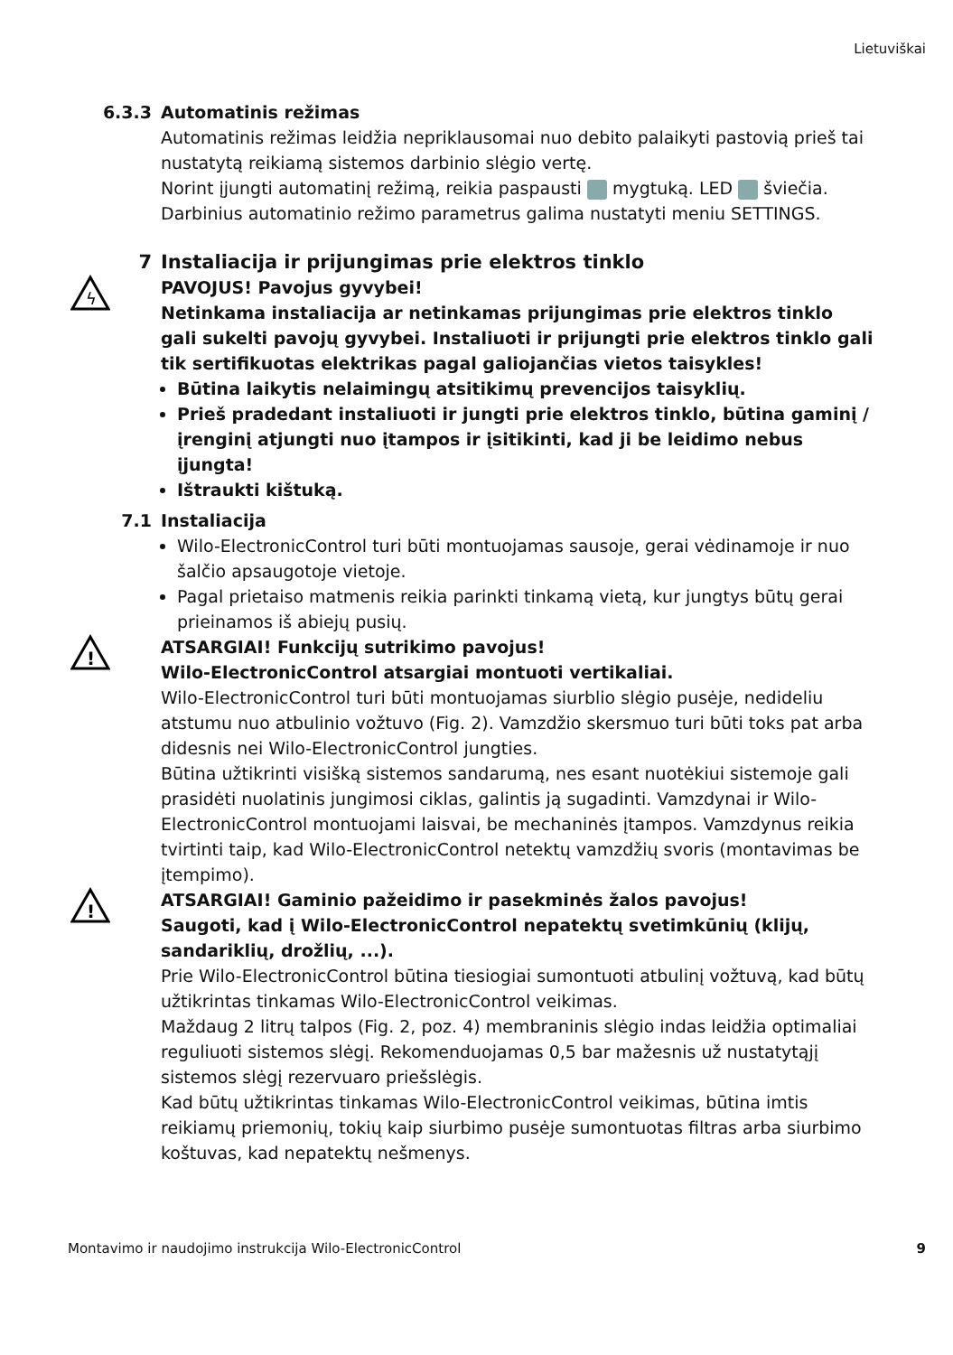Lietuviškai
6.3.3 Automatinis režimas
Automatinis režimas leidžia nepriklausomai nuo debito palaikyti pastovią prieš tai nustatytą reikiamą sistemos darbinio slėgio vertę.
Norint įjungti automatinį režimą, reikia paspausti mygtuką. LED šviečia. Darbinius automatinio režimo parametrus galima nustatyti meniu SETTINGS.
7 Instaliacija ir prijungimas prie elektros tinklo
ϟ
PAVOJUS! Pavojus gyvybei!
Netinkama instaliacija ar netinkamas prijungimas prie elektros tinklo gali sukelti pavojų gyvybei. Instaliuoti ir prijungti prie elektros tinklo gali tik sertifikuotas elektrikas pagal galiojančias vietos taisykles!
Būtina laikytis nelaimingų atsitikimų prevencijos taisyklių.
Prieš pradedant instaliuoti ir jungti prie elektros tinklo, būtina gaminį / įrenginį atjungti nuo įtampos ir įsitikinti, kad ji be leidimo nebus įjungta!
Ištraukti kištuką.
7.1 Instaliacija
Wilo-ElectronicControl turi būti montuojamas sausoje, gerai vėdinamoje ir nuo šalčio apsaugotoje vietoje.
Pagal prietaiso matmenis reikia parinkti tinkamą vietą, kur jungtys būtų gerai prieinamos iš abiejų pusių.
!
ATSARGIAI! Funkcijų sutrikimo pavojus!
Wilo-ElectronicControl atsargiai montuoti vertikaliai.
Wilo-ElectronicControl turi būti montuojamas siurblio slėgio pusėje, nedideliu atstumu nuo atbulinio vožtuvo (Fig. 2). Vamzdžio skersmuo turi būti toks pat arba didesnis nei Wilo-ElectronicControl jungties.
Būtina užtikrinti visišką sistemos sandarumą, nes esant nuotėkiui sistemoje gali prasidėti nuolatinis jungimosi ciklas, galintis ją sugadinti. Vamzdynai ir Wilo-ElectronicControl montuojami laisvai, be mechaninės įtampos. Vamzdynus reikia tvirtinti taip, kad Wilo-ElectronicControl netektų vamzdžių svoris (montavimas be įtempimo).
!
ATSARGIAI! Gaminio pažeidimo ir pasekminės žalos pavojus!
Saugoti, kad į Wilo-ElectronicControl nepatektų svetimkūnių (klijų, sandariklių, drožlių, ...).
Prie Wilo-ElectronicControl būtina tiesiogiai sumontuoti atbulinį vožtuvą, kad būtų užtikrintas tinkamas Wilo-ElectronicControl veikimas.
Maždaug 2 litrų talpos (Fig. 2, poz. 4) membraninis slėgio indas leidžia optimaliai reguliuoti sistemos slėgį. Rekomenduojamas 0,5 bar mažesnis už nustatytąjį sistemos slėgį rezervuaro priešslėgis.
Kad būtų užtikrintas tinkamas Wilo-ElectronicControl veikimas, būtina imtis reikiamų priemonių, tokių kaip siurbimo pusėje sumontuotas filtras arba siurbimo koštuvas, kad nepatektų nešmenys.
Montavimo ir naudojimo instrukcija Wilo-ElectronicControl 9